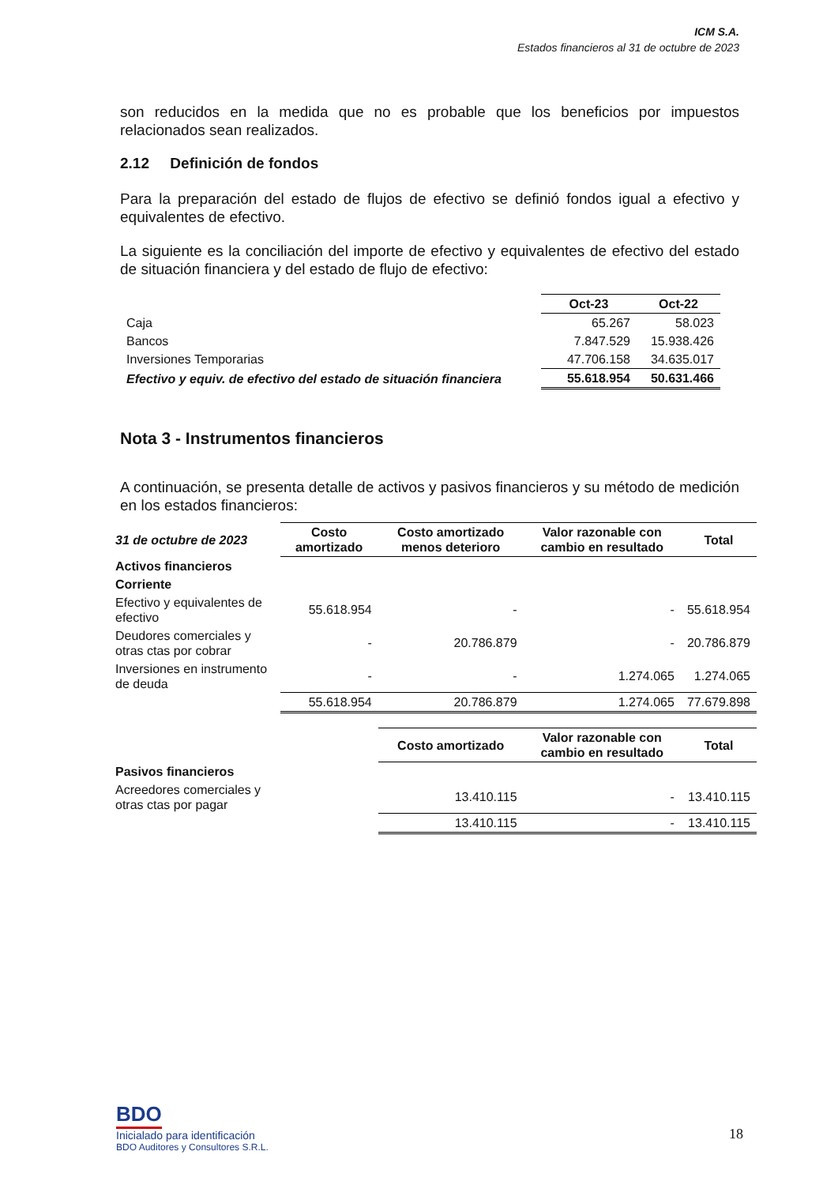ICM S.A.
Estados financieros al 31 de octubre de 2023
son reducidos en la medida que no es probable que los beneficios por impuestos relacionados sean realizados.
2.12 Definición de fondos
Para la preparación del estado de flujos de efectivo se definió fondos igual a efectivo y equivalentes de efectivo.
La siguiente es la conciliación del importe de efectivo y equivalentes de efectivo del estado de situación financiera y del estado de flujo de efectivo:
| | Oct-23 | Oct-22 |
| --- | --- | --- |
| Caja | 65.267 | 58.023 |
| Bancos | 7.847.529 | 15.938.426 |
| Inversiones Temporarias | 47.706.158 | 34.635.017 |
| Efectivo y equiv. de efectivo del estado de situación financiera | 55.618.954 | 50.631.466 |
Nota 3 - Instrumentos financieros
A continuación, se presenta detalle de activos y pasivos financieros y su método de medición en los estados financieros:
| 31 de octubre de 2023 | Costo amortizado | Costo amortizado menos deterioro | Valor razonable con cambio en resultado | Total |
| --- | --- | --- | --- | --- |
| Activos financieros | | | | |
| Corriente | | | | |
| Efectivo y equivalentes de efectivo | 55.618.954 | - | - | 55.618.954 |
| Deudores comerciales y otras ctas por cobrar | - | 20.786.879 | - | 20.786.879 |
| Inversiones en instrumento de deuda | - | - | 1.274.065 | 1.274.065 |
| | 55.618.954 | 20.786.879 | 1.274.065 | 77.679.898 |
| | | Costo amortizado | Valor razonable con cambio en resultado | Total |
| Pasivos financieros | | | | |
| Acreedores comerciales y otras ctas por pagar | | 13.410.115 | - | 13.410.115 |
| | | 13.410.115 | - | 13.410.115 |
BDO
Inicialado para identificación
BDO Auditores y Consultores S.R.L.
18